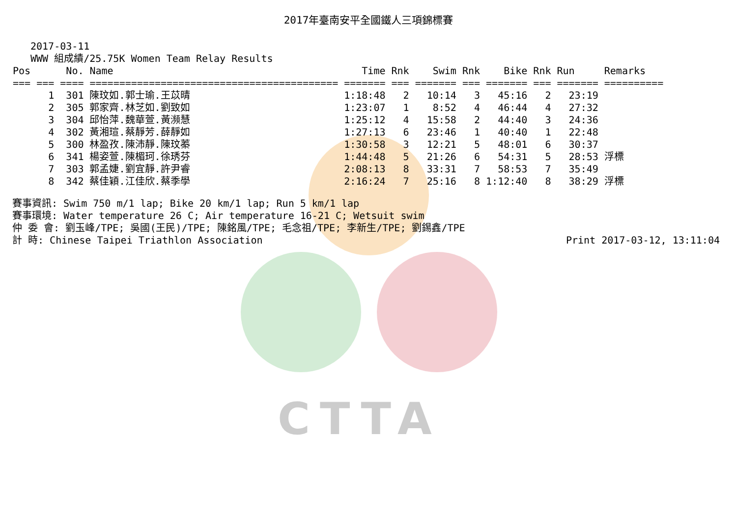CTTA
2017年臺南安平全國鐵人三項錦標賽
2017-03-11
WWW 組成績/25.75K Women Team Relay Results
| Pos | No. | Name | Time | Rnk | Swim | Rnk | Bike | Rnk | Run | Remarks |
| --- | --- | --- | --- | --- | --- | --- | --- | --- | --- | --- |
| === === | ==== | ========================================== | ======= | === | ======= | === | ======= | === | ======= | ========== |
| 1 | 301 | 陳玟如.郭士瑜.王苡晴 | 1:18:48 | 2 | 10:14 | 3 | 45:16 | 2 | 23:19 | |
| 2 | 305 | 郭家齊.林芝如.劉致如 | 1:23:07 | 1 | 8:52 | 4 | 46:44 | 4 | 27:32 | |
| 3 | 304 | 邱怡萍.魏華萱.黃瀕慧 | 1:25:12 | 4 | 15:58 | 2 | 44:40 | 3 | 24:36 | |
| 4 | 302 | 黃湘瑄.蔡靜芳.薛靜如 | 1:27:13 | 6 | 23:46 | 1 | 40:40 | 1 | 22:48 | |
| 5 | 300 | 林盈孜.陳沛靜.陳玟蓁 | 1:30:58 | 3 | 12:21 | 5 | 48:01 | 6 | 30:37 | |
| 6 | 341 | 楊姿萱.陳楣珂.徐琇芬 | 1:44:48 | 5 | 21:26 | 6 | 54:31 | 5 | 28:53 | 浮標 |
| 7 | 303 | 郭孟婕.劉宜靜.許尹睿 | 2:08:13 | 8 | 33:31 | 7 | 58:53 | 7 | 35:49 | |
| 8 | 342 | 蔡佳穎.江佳欣.蔡季學 | 2:16:24 | 7 | 25:16 | 8 | 1:12:40 | 8 | 38:29 | 浮標 |
賽事資訊: Swim 750 m/1 lap; Bike 20 km/1 lap; Run 5 km/1 lap
賽事環境: Water temperature 26 C; Air temperature 16-21 C; Wetsuit swim
仲 委 會: 劉玉峰/TPE; 吳國(王民)/TPE; 陳銘風/TPE; 毛念祖/TPE; 李新生/TPE; 劉錫鑫/TPE
計 時: Chinese Taipei Triathlon Association Print 2017-03-12, 13:11:04